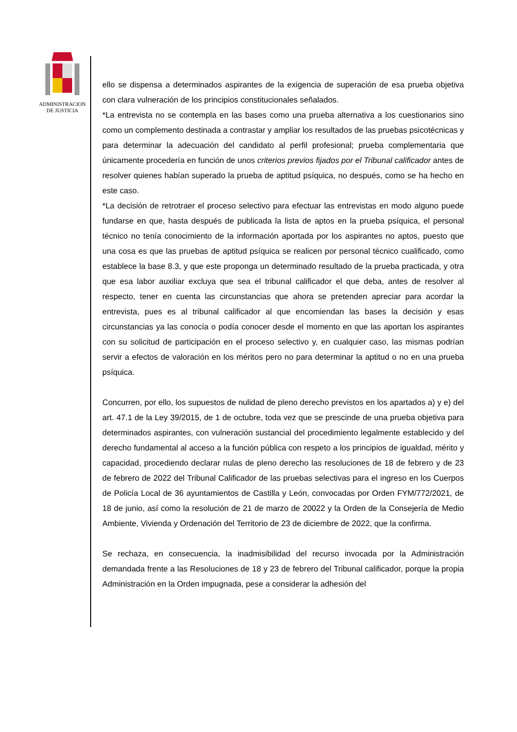ADMINISTRACION
DE JUSTICIA
ello se dispensa a determinados aspirantes de la exigencia de superación de esa prueba objetiva con clara vulneración de los principios constitucionales señalados.
*La entrevista no se contempla en las bases como una prueba alternativa a los cuestionarios sino como un complemento destinada a contrastar y ampliar los resultados de las pruebas psicotécnicas y para determinar la adecuación del candidato al perfil profesional; prueba complementaria que únicamente procedería en función de unos criterios previos fijados por el Tribunal calificador antes de resolver quienes habían superado la prueba de aptitud psíquica, no después, como se ha hecho en este caso.
*La decisión de retrotraer el proceso selectivo para efectuar las entrevistas en modo alguno puede fundarse en que, hasta después de publicada la lista de aptos en la prueba psíquica, el personal técnico no tenía conocimiento de la información aportada por los aspirantes no aptos, puesto que una cosa es que las pruebas de aptitud psíquica se realicen por personal técnico cualificado, como establece la base 8.3, y que este proponga un determinado resultado de la prueba practicada, y otra que esa labor auxiliar excluya que sea el tribunal calificador el que deba, antes de resolver al respecto, tener en cuenta las circunstancias que ahora se pretenden apreciar para acordar la entrevista, pues es al tribunal calificador al que encomiendan las bases la decisión y esas circunstancias ya las conocía o podía conocer desde el momento en que las aportan los aspirantes con su solicitud de participación en el proceso selectivo y, en cualquier caso, las mismas podrían servir a efectos de valoración en los méritos pero no para determinar la aptitud o no en una prueba psíquica.
Concurren, por ello, los supuestos de nulidad de pleno derecho previstos en los apartados a) y e) del art. 47.1 de la Ley 39/2015, de 1 de octubre, toda vez que se prescinde de una prueba objetiva para determinados aspirantes, con vulneración sustancial del procedimiento legalmente establecido y del derecho fundamental al acceso a la función pública con respeto a los principios de igualdad, mérito y capacidad, procediendo declarar nulas de pleno derecho las resoluciones de 18 de febrero y de 23 de febrero de 2022 del Tribunal Calificador de las pruebas selectivas para el ingreso en los Cuerpos de Policía Local de 36 ayuntamientos de Castilla y León, convocadas por Orden FYM/772/2021, de 18 de junio, así como la resolución de 21 de marzo de 20022 y la Orden de la Consejería de Medio Ambiente, Vivienda y Ordenación del Territorio de 23 de diciembre de 2022, que la confirma.
Se rechaza, en consecuencia, la inadmisibilidad del recurso invocada por la Administración demandada frente a las Resoluciones de 18 y 23 de febrero del Tribunal calificador, porque la propia Administración en la Orden impugnada, pese a considerar la adhesión del